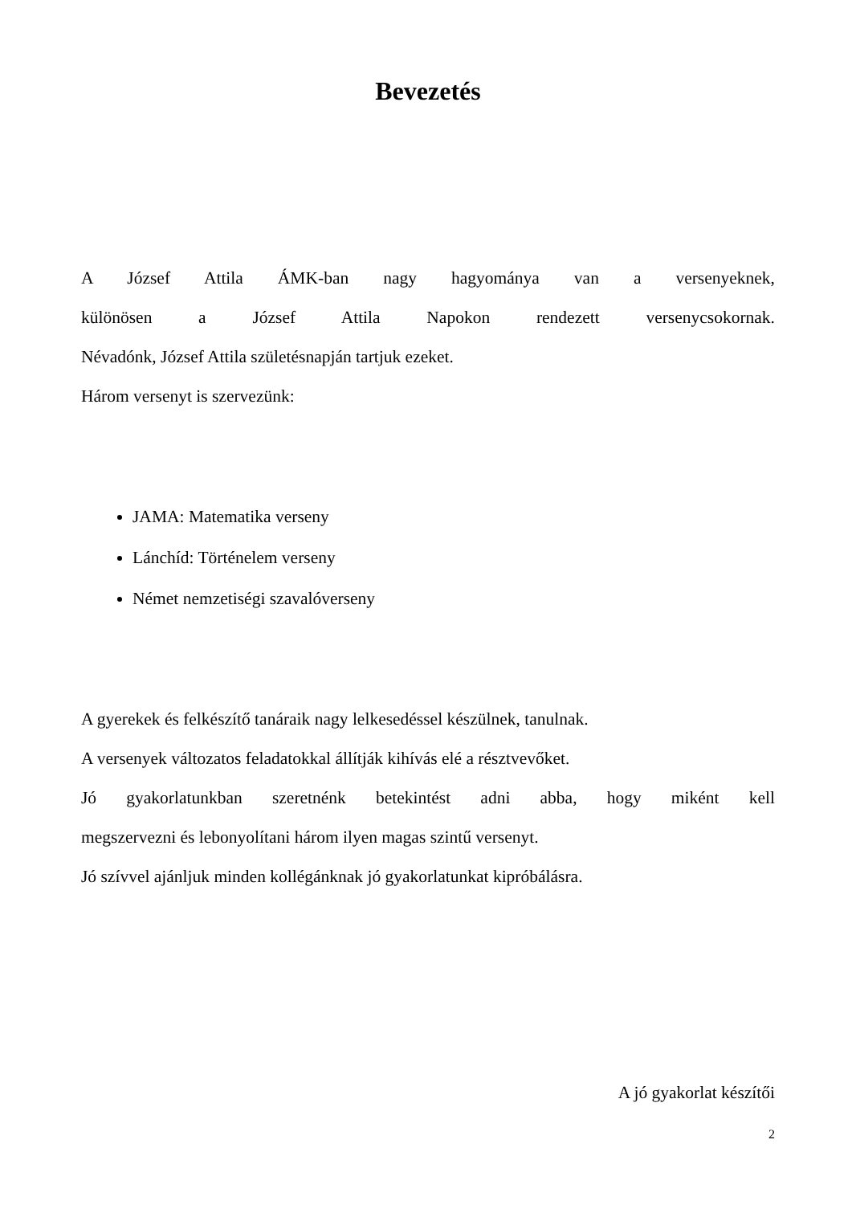Bevezetés
A József Attila ÁMK-ban nagy hagyománya van a versenyeknek,
különösen a József Attila Napokon rendezett versenycsokornak.
Névadónk, József Attila születésnapján tartjuk ezeket.
Három versenyt is szervezünk:
JAMA: Matematika verseny
Lánchíd: Történelem verseny
Német nemzetiségi szavalóverseny
A gyerekek és felkészítő tanáraik nagy lelkesedéssel készülnek, tanulnak.
A versenyek változatos feladatokkal állítják kihívás elé a résztvevőket.
Jó gyakorlatunkban szeretnénk betekintést adni abba, hogy miként kell
megszervezni és lebonyolítani három ilyen magas szintű versenyt.
Jó szívvel ajánljuk minden kollégánknak jó gyakorlatunkat kipróbálásra.
A jó gyakorlat készítői
2